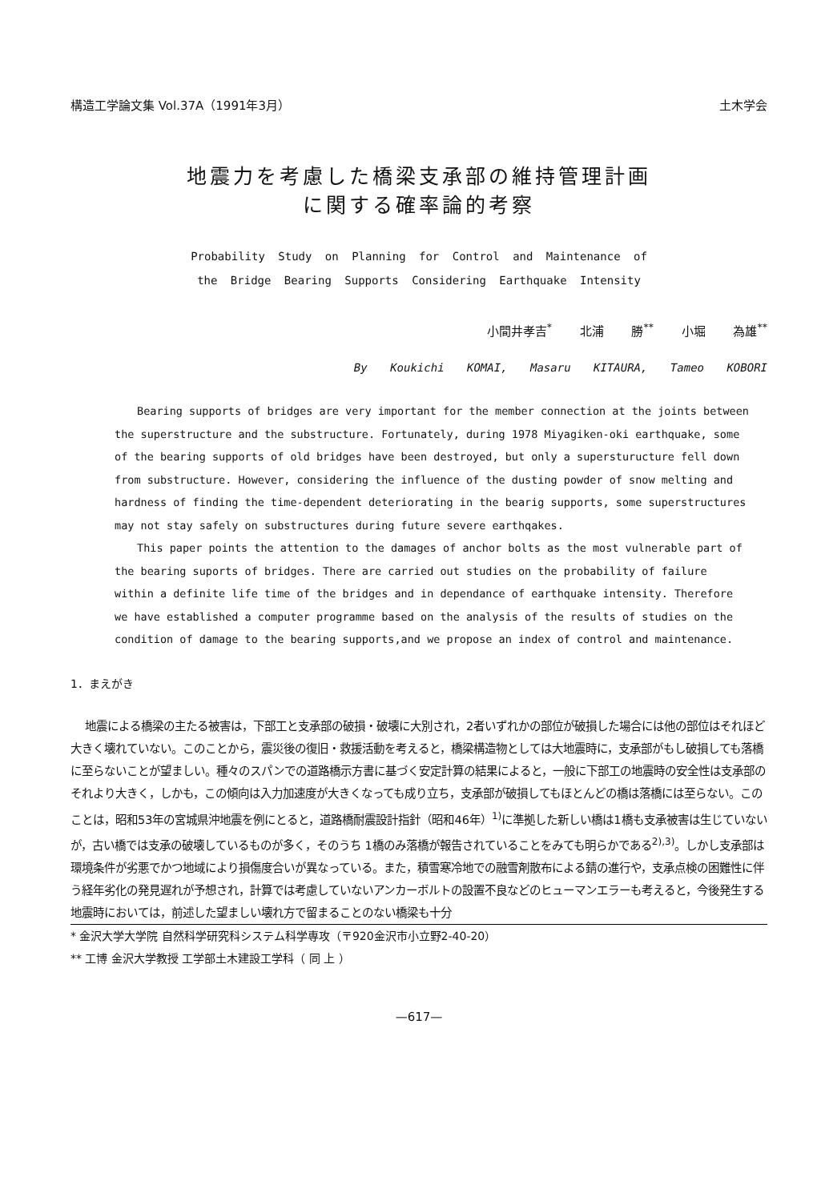構造工学論文集 Vol.37A（1991年3月） 土木学会
地震力を考慮した橋梁支承部の維持管理計画
に関する確率論的考察
Probability Study on Planning for Control and Maintenance of
the Bridge Bearing Supports Considering Earthquake Intensity
小間井孝吉<sup>*</sup> 北浦 勝<sup>**</sup> 小堀 為雄<sup>**</sup>
By Koukichi KOMAI, Masaru KITAURA, Tameo KOBORI
Bearing supports of bridges are very important for the member connection at the joints between the superstructure and the substructure. Fortunately, during 1978 Miyagiken-oki earthquake, some of the bearing supports of old bridges have been destroyed, but only a supersturucture fell down from substructure. However, considering the influence of the dusting powder of snow melting and hardness of finding the time-dependent deteriorating in the bearig supports, some superstructures may not stay safely on substructures during future severe earthqakes.
This paper points the attention to the damages of anchor bolts as the most vulnerable part of the bearing suports of bridges. There are carried out studies on the probability of failure within a definite life time of the bridges and in dependance of earthquake intensity. Therefore we have established a computer programme based on the analysis of the results of studies on the condition of damage to the bearing supports,and we propose an index of control and maintenance.
1．まえがき
地震による橋梁の主たる被害は，下部工と支承部の破損・破壊に大別され，2者いずれかの部位が破損した場合には他の部位はそれほど大きく壊れていない。このことから，震災後の復旧・救援活動を考えると，橋梁構造物としては大地震時に，支承部がもし破損しても落橋に至らないことが望ましい。種々のスパンでの道路橋示方書に基づく安定計算の結果によると，一般に下部工の地震時の安全性は支承部のそれより大きく，しかも，この傾向は入力加速度が大きくなっても成り立ち，支承部が破損してもほとんどの橋は落橋には至らない。このことは，昭和53年の宮城県沖地震を例にとると，道路橋耐震設計指針（昭和46年）<sup>1)</sup>に準拠した新しい橋は1橋も支承被害は生じていないが，古い橋では支承の破壊しているものが多く，そのうち 1橋のみ落橋が報告されていることをみても明らかである<sup>2),3)</sup>。しかし支承部は環境条件が劣悪でかつ地域により損傷度合いが異なっている。また，積雪寒冷地での融雪剤散布による錆の進行や，支承点検の困難性に伴う経年劣化の発見遅れが予想され，計算では考慮していないアンカーボルトの設置不良などのヒューマンエラーも考えると，今後発生する地震時においては，前述した望ましい壊れ方で留まることのない橋梁も十分
* 金沢大学大学院 自然科学研究科システム科学専攻（〒920金沢市小立野2-40-20）
** 工博 金沢大学教授 工学部土木建設工学科（ 同 上 ）
—617—